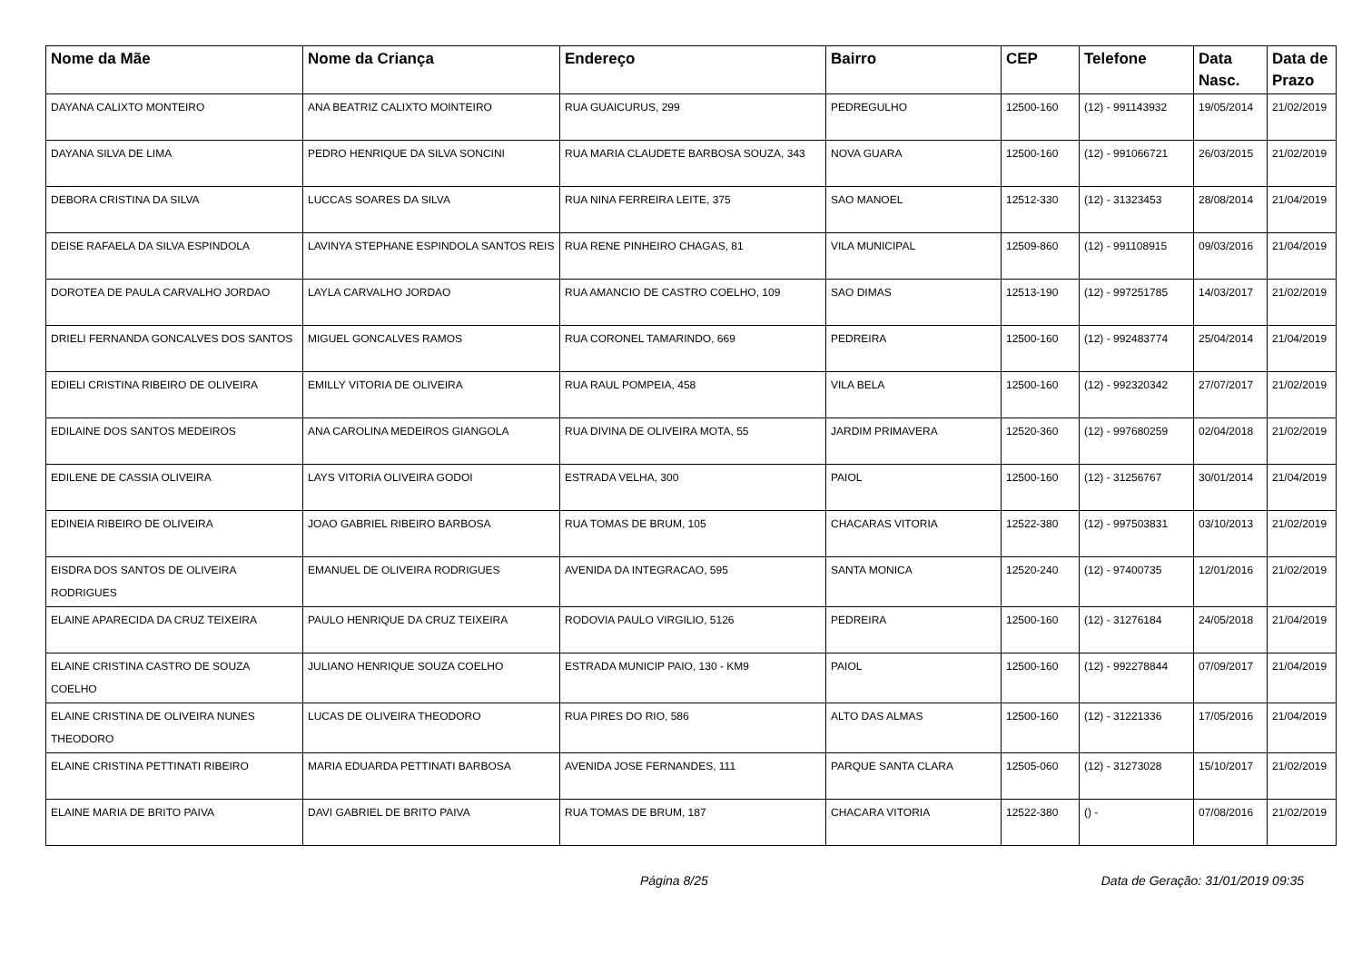| Nome da Mãe | Nome da Criança | Endereço | Bairro | CEP | Telefone | Data Nasc. | Data de Prazo |
| --- | --- | --- | --- | --- | --- | --- | --- |
| DAYANA CALIXTO MONTEIRO | ANA BEATRIZ CALIXTO MOINTEIRO | RUA GUAICURUS, 299 | PEDREGULHO | 12500-160 | (12) - 991143932 | 19/05/2014 | 21/02/2019 |
| DAYANA SILVA DE LIMA | PEDRO HENRIQUE DA SILVA SONCINI | RUA MARIA CLAUDETE BARBOSA SOUZA, 343 | NOVA GUARA | 12500-160 | (12) - 991066721 | 26/03/2015 | 21/02/2019 |
| DEBORA CRISTINA DA SILVA | LUCCAS SOARES DA SILVA | RUA NINA FERREIRA LEITE, 375 | SAO MANOEL | 12512-330 | (12) - 31323453 | 28/08/2014 | 21/04/2019 |
| DEISE RAFAELA DA SILVA ESPINDOLA | LAVINYA STEPHANE ESPINDOLA SANTOS REIS | RUA RENE PINHEIRO CHAGAS, 81 | VILA MUNICIPAL | 12509-860 | (12) - 991108915 | 09/03/2016 | 21/04/2019 |
| DOROTEA DE PAULA CARVALHO JORDAO | LAYLA CARVALHO JORDAO | RUA AMANCIO DE CASTRO COELHO, 109 | SAO DIMAS | 12513-190 | (12) - 997251785 | 14/03/2017 | 21/02/2019 |
| DRIELI FERNANDA GONCALVES DOS SANTOS | MIGUEL GONCALVES RAMOS | RUA CORONEL TAMARINDO, 669 | PEDREIRA | 12500-160 | (12) - 992483774 | 25/04/2014 | 21/04/2019 |
| EDIELI CRISTINA RIBEIRO DE OLIVEIRA | EMILLY VITORIA DE OLIVEIRA | RUA RAUL POMPEIA, 458 | VILA BELA | 12500-160 | (12) - 992320342 | 27/07/2017 | 21/02/2019 |
| EDILAINE DOS SANTOS MEDEIROS | ANA CAROLINA MEDEIROS GIANGOLA | RUA DIVINA DE OLIVEIRA MOTA, 55 | JARDIM PRIMAVERA | 12520-360 | (12) - 997680259 | 02/04/2018 | 21/02/2019 |
| EDILENE DE CASSIA OLIVEIRA | LAYS VITORIA OLIVEIRA GODOI | ESTRADA VELHA, 300 | PAIOL | 12500-160 | (12) - 31256767 | 30/01/2014 | 21/04/2019 |
| EDINEIA RIBEIRO DE OLIVEIRA | JOAO GABRIEL RIBEIRO BARBOSA | RUA TOMAS DE BRUM, 105 | CHACARAS VITORIA | 12522-380 | (12) - 997503831 | 03/10/2013 | 21/02/2019 |
| EISDRA DOS SANTOS DE OLIVEIRA RODRIGUES | EMANUEL DE OLIVEIRA RODRIGUES | AVENIDA DA INTEGRACAO, 595 | SANTA MONICA | 12520-240 | (12) - 97400735 | 12/01/2016 | 21/02/2019 |
| ELAINE APARECIDA DA CRUZ TEIXEIRA | PAULO HENRIQUE DA CRUZ TEIXEIRA | RODOVIA PAULO VIRGILIO, 5126 | PEDREIRA | 12500-160 | (12) - 31276184 | 24/05/2018 | 21/04/2019 |
| ELAINE CRISTINA CASTRO DE SOUZA COELHO | JULIANO HENRIQUE SOUZA COELHO | ESTRADA MUNICIP PAIO, 130 - KM9 | PAIOL | 12500-160 | (12) - 992278844 | 07/09/2017 | 21/04/2019 |
| ELAINE CRISTINA DE OLIVEIRA NUNES THEODORO | LUCAS DE OLIVEIRA THEODORO | RUA PIRES DO RIO, 586 | ALTO DAS ALMAS | 12500-160 | (12) - 31221336 | 17/05/2016 | 21/04/2019 |
| ELAINE CRISTINA PETTINATI RIBEIRO | MARIA EDUARDA PETTINATI BARBOSA | AVENIDA JOSE FERNANDES, 111 | PARQUE SANTA CLARA | 12505-060 | (12) - 31273028 | 15/10/2017 | 21/02/2019 |
| ELAINE MARIA DE BRITO PAIVA | DAVI GABRIEL DE BRITO PAIVA | RUA TOMAS DE BRUM, 187 | CHACARA VITORIA | 12522-380 | () - | 07/08/2016 | 21/02/2019 |
Página 8/25 Data de Geração: 31/01/2019 09:35